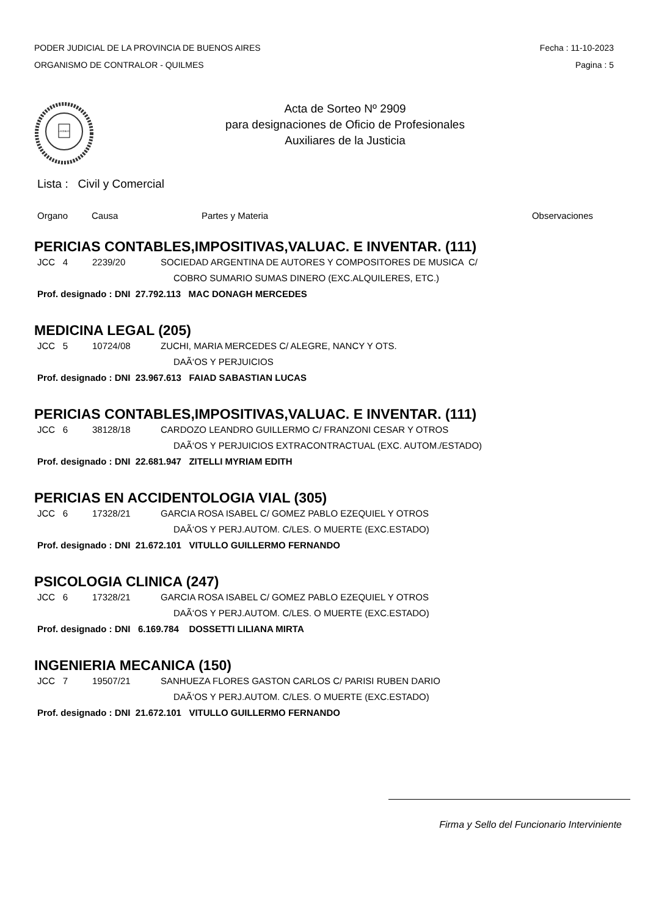PODER JUDICIAL DE LA PROVINCIA DE BUENOS AIRES
ORGANISMO DE CONTRALOR - QUILMES
Fecha : 11-10-2023
Pagina : 5
LEGIBUS
Acta de Sorteo Nº 2909
para designaciones de Oficio de Profesionales
Auxiliares de la Justicia
Lista : Civil y Comercial
Organo Causa Partes y Materia Observaciones
PERICIAS CONTABLES,IMPOSITIVAS,VALUAC. E INVENTAR. (111)
JCC 4 2239/20 SOCIEDAD ARGENTINA DE AUTORES Y COMPOSITORES DE MUSICA C/
COBRO SUMARIO SUMAS DINERO (EXC.ALQUILERES, ETC.)
Prof. designado : DNI 27.792.113 MAC DONAGH MERCEDES
MEDICINA LEGAL (205)
JCC 5 10724/08 ZUCHI, MARIA MERCEDES C/ ALEGRE, NANCY Y OTS.
DAÃ‘OS Y PERJUICIOS
Prof. designado : DNI 23.967.613 FAIAD SABASTIAN LUCAS
PERICIAS CONTABLES,IMPOSITIVAS,VALUAC. E INVENTAR. (111)
JCC 6 38128/18 CARDOZO LEANDRO GUILLERMO C/ FRANZONI CESAR Y OTROS
DAÃ‘OS Y PERJUICIOS EXTRACONTRACTUAL (EXC. AUTOM./ESTADO)
Prof. designado : DNI 22.681.947 ZITELLI MYRIAM EDITH
PERICIAS EN ACCIDENTOLOGIA VIAL (305)
JCC 6 17328/21 GARCIA ROSA ISABEL C/ GOMEZ PABLO EZEQUIEL Y OTROS
DAÃ‘OS Y PERJ.AUTOM. C/LES. O MUERTE (EXC.ESTADO)
Prof. designado : DNI 21.672.101 VITULLO GUILLERMO FERNANDO
PSICOLOGIA CLINICA (247)
JCC 6 17328/21 GARCIA ROSA ISABEL C/ GOMEZ PABLO EZEQUIEL Y OTROS
DAÃ‘OS Y PERJ.AUTOM. C/LES. O MUERTE (EXC.ESTADO)
Prof. designado : DNI 6.169.784 DOSSETTI LILIANA MIRTA
INGENIERIA MECANICA (150)
JCC 7 19507/21 SANHUEZA FLORES GASTON CARLOS C/ PARISI RUBEN DARIO
DAÃ‘OS Y PERJ.AUTOM. C/LES. O MUERTE (EXC.ESTADO)
Prof. designado : DNI 21.672.101 VITULLO GUILLERMO FERNANDO
Firma y Sello del Funcionario Interviniente